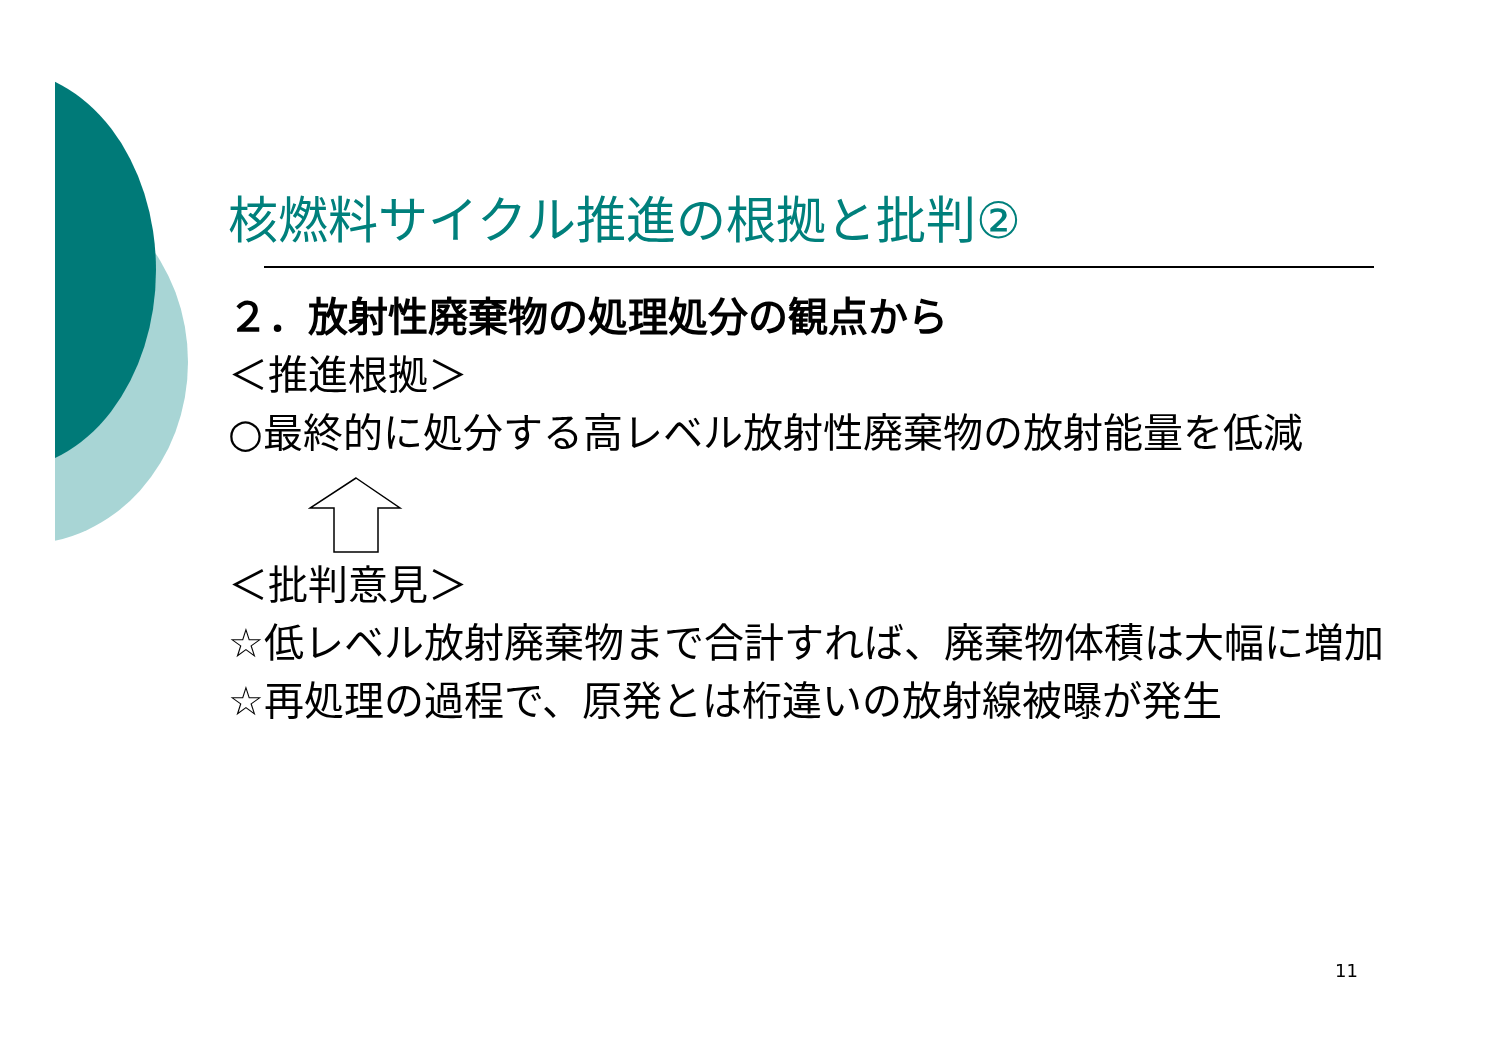核燃料サイクル推進の根拠と批判②
２．放射性廃棄物の処理処分の観点から
＜推進根拠＞
○最終的に処分する高レベル放射性廃棄物の放射能量を低減
＜批判意見＞
☆低レベル放射廃棄物まで合計すれば、廃棄物体積は大幅に増加
☆再処理の過程で、原発とは桁違いの放射線被曝が発生
11